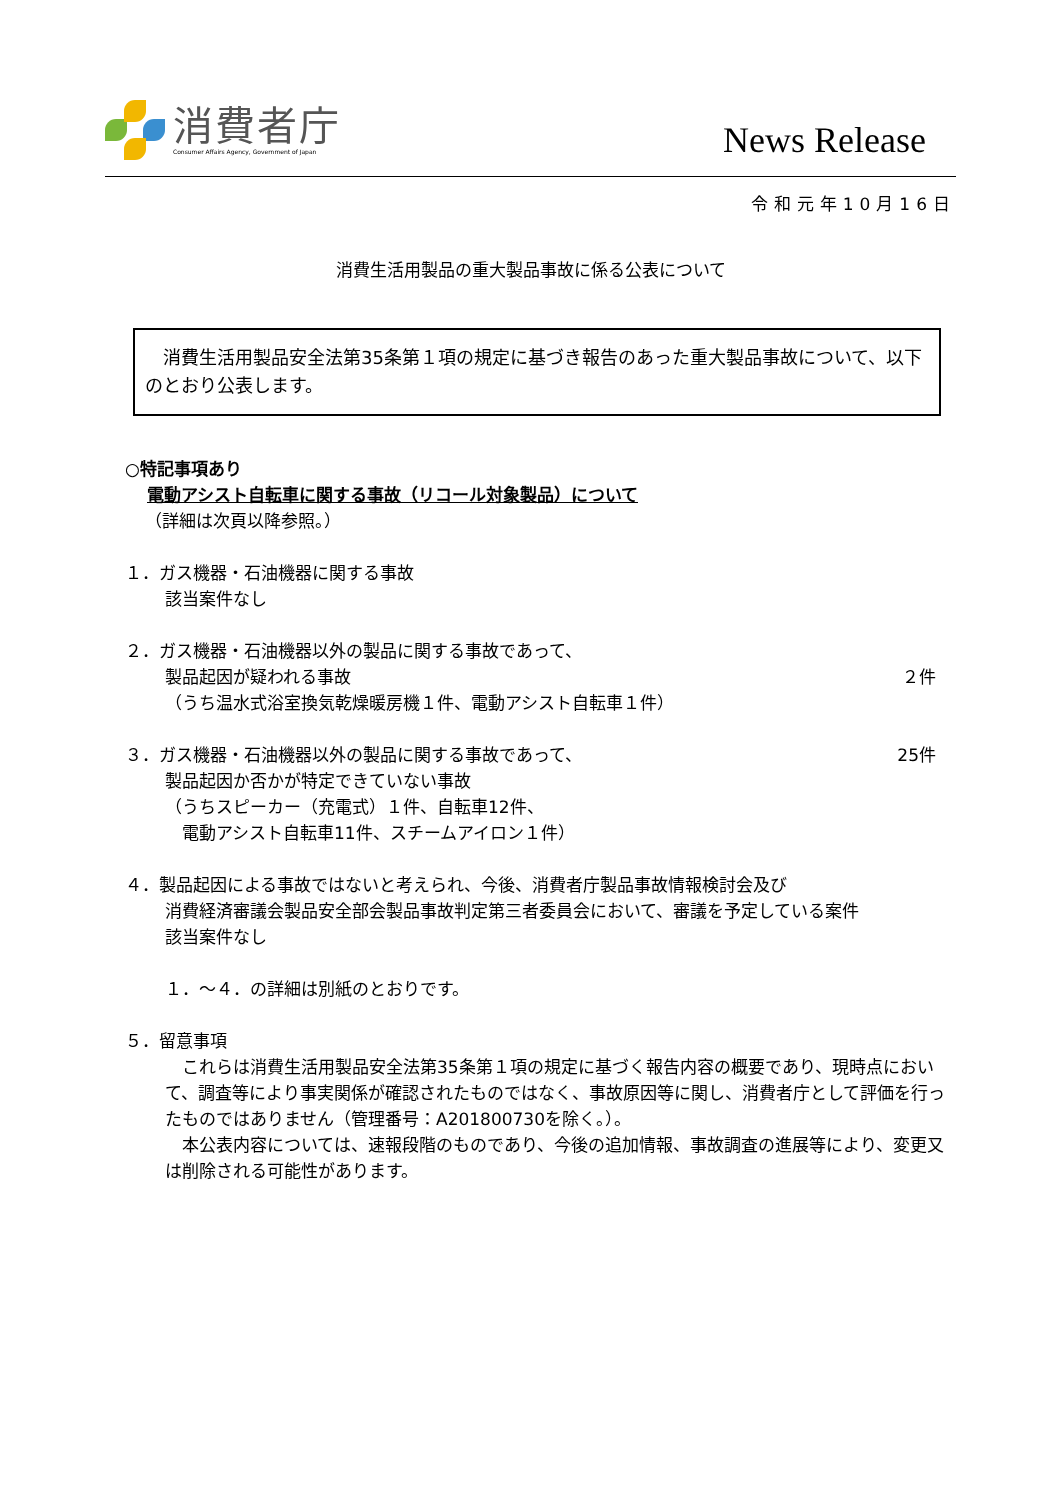消費者庁
Consumer Affairs Agency, Government of Japan
News Release
令和元年10月16日
消費生活用製品の重大製品事故に係る公表について
　消費生活用製品安全法第35条第１項の規定に基づき報告のあった重大製品事故について、以下のとおり公表します。
○特記事項あり
電動アシスト自転車に関する事故（リコール対象製品）について
（詳細は次頁以降参照。）
１．ガス機器・石油機器に関する事故
該当案件なし
２．ガス機器・石油機器以外の製品に関する事故であって、
製品起因が疑われる事故 ２件
（うち温水式浴室換気乾燥暖房機１件、電動アシスト自転車１件）
３．ガス機器・石油機器以外の製品に関する事故であって、 25件
製品起因か否かが特定できていない事故
（うちスピーカー（充電式）１件、自転車12件、
　電動アシスト自転車11件、スチームアイロン１件）
４．製品起因による事故ではないと考えられ、今後、消費者庁製品事故情報検討会及び
消費経済審議会製品安全部会製品事故判定第三者委員会において、審議を予定している案件
該当案件なし
１．～４．の詳細は別紙のとおりです。
５．留意事項
　これらは消費生活用製品安全法第35条第１項の規定に基づく報告内容の概要であり、現時点において、調査等により事実関係が確認されたものではなく、事故原因等に関し、消費者庁として評価を行ったものではありません（管理番号：A201800730を除く。）。
　本公表内容については、速報段階のものであり、今後の追加情報、事故調査の進展等により、変更又は削除される可能性があります。